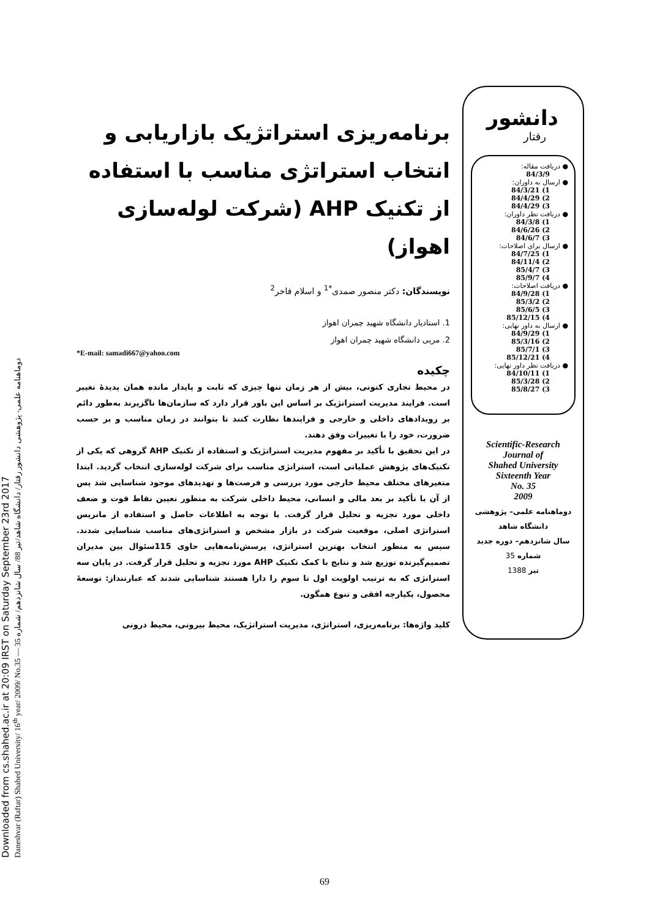Downloaded from cs.shahed.ac.ir at 20:09 IRST on Saturday September 23rd 2017
Daneshvar (Raftar) Shahed University/ 16<sup>th</sup> year/ 2009/ No.35 — دوماهنامه علمی- پژوهشی دانشور رفتار/ دانشگاه شاهد/تیر 88/ سال شانزدهم/ شماره 35
برنامه‌ریزی استراتژیک بازاریابی و انتخاب استراتژی مناسب با استفاده از تکنیک AHP (شرکت لوله‌سازی اهواز)
نویسندگان: دکتر منصور صمدی<sup>*1</sup> و اسلام فاخر<sup>2</sup>
1. استادیار دانشگاه شهید چمران اهواز
2. مربی دانشگاه شهید چمران اهواز
*E-mail: samadi667@yahoo.com
چکیده
در محیط تجاری کنونی، بیش از هر زمان تنها چیزی که ثابت و پایدار مانده همان پدیدهٔ تغییر است. فرایند مدیریت استراتژیک بر اساس این باور قرار دارد که سازمان‌ها ناگزیرند به‌طور دائم بر رویدادهای داخلی و خارجی و فرایندها نظارت کنند تا بتوانند در زمان مناسب و بر حسب ضرورت، خود را با تغییرات وفق دهند.
در این تحقیق با تأکید بر مفهوم مدیریت استراتژیک و استفاده از تکنیک AHP گروهی که یکی از تکنیک‌های پژوهش عملیاتی است، استراتژی مناسب برای شرکت لوله‌سازی انتخاب گردید. ابتدا متغیرهای مختلف محیط خارجی مورد بررسی و فرصت‌ها و تهدیدهای موجود شناسایی شد پس از آن با تأکید بر بعد مالی و انسانی، محیط داخلی شرکت به منظور تعیین نقاط قوت و ضعف داخلی مورد تجزیه و تحلیل قرار گرفت. با توجه به اطلاعات حاصل و استفاده از ماتریس استراتژی اصلی، موقعیت شرکت در بازار مشخص و استراتژی‌های مناسب شناسایی شدند. سپس به منظور انتخاب بهترین استراتژی، پرسش‌نامه‌هایی حاوی 115سئوال بین مدیران تصمیم‌گیرنده توزیع شد و نتایج با کمک تکنیک AHP مورد تجزیه و تحلیل قرار گرفت. در پایان سه استراتژی که به ترتیب اولویت اول تا سوم را دارا هستند شناسایی شدند که عبارتنداز: توسعهٔ محصول، یکپارچه افقی و تنوع همگون.
کلید واژه‌ها: برنامه‌ریزی، استراتژی، مدیریت استراتژیک، محیط بیرونی، محیط درونی
دانشور
رفتار
● دریافت مقاله: 84/3/9
● ارسال به داوران:
1) 84/3/21
2) 84/4/29
3) 84/4/29
● دریافت نظر داوران:
1) 84/3/8
2) 84/6/26
3) 84/6/7
● ارسال برای اصلاحات:
1) 84/7/25
2) 84/11/4
3) 85/4/7
4) 85/9/7
● دریافت اصلاحات:
1) 84/9/28
2) 85/3/2
3) 85/6/5
4) 85/12/15
● ارسال به داور نهایی:
1) 84/9/29
2) 85/3/16
3) 85/7/1
4) 85/12/21
● دریافت نظر داور نهایی:
1) 84/10/11
2) 85/3/28
3) 85/8/27
Scientific-Research
Journal of
Shahed University
Sixteenth Year
No. 35
2009
دوماهنامه علمی– پژوهشی
دانشگاه شاهد
سال شانزدهم– دوره جدید
شماره 35
تیر 1388
69